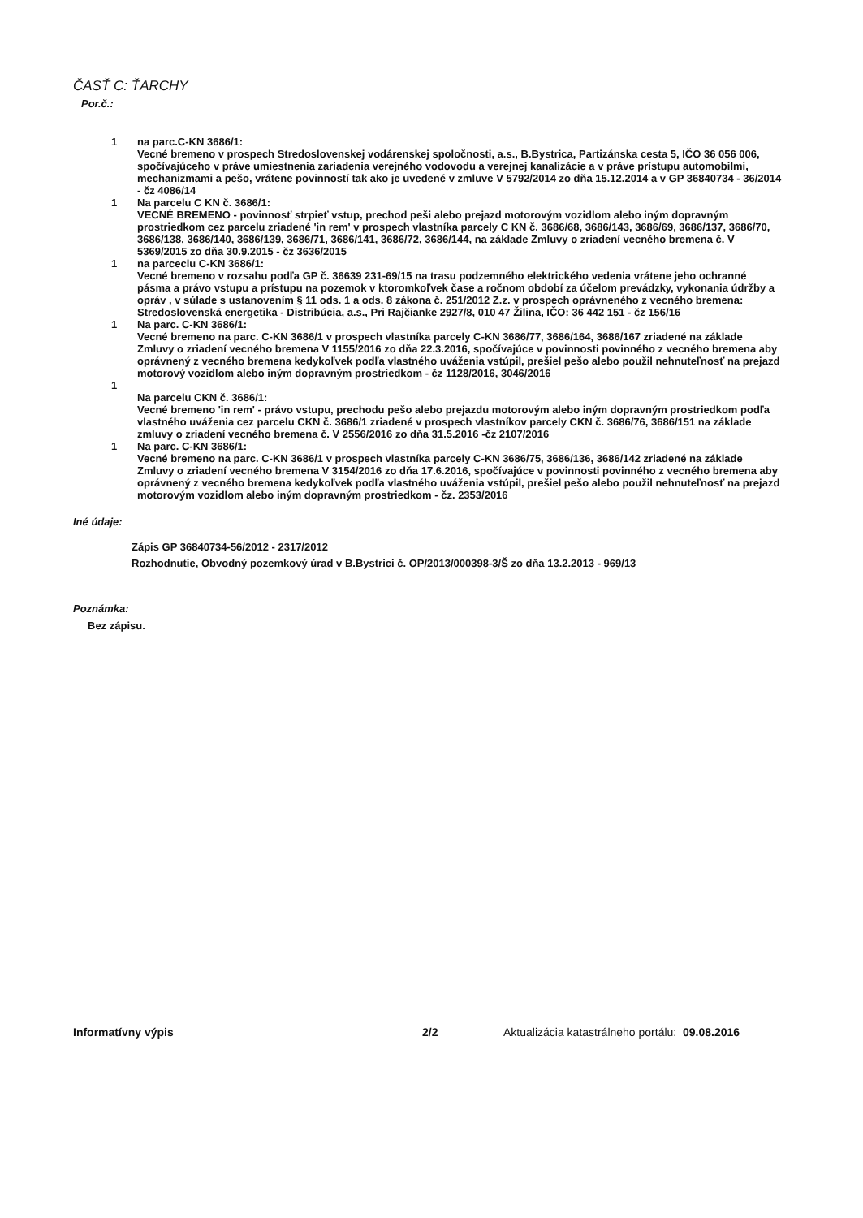ČASŤ C: ŤARCHY
Por.č.:
1 na parc.C-KN 3686/1:
Vecné bremeno v prospech Stredoslovenskej vodárenskej spoločnosti, a.s., B.Bystrica, Partizánska cesta 5, IČO 36 056 006, spočívajúceho v práve umiestnenia zariadenia verejného vodovodu a verejnej kanalizácie a v práve prístupu automobilmi, mechanizmami a pešo, vrátene povinností tak ako je uvedené v zmluve V 5792/2014 zo dňa 15.12.2014 a v GP 36840734 - 36/2014 - čz 4086/14
1 Na parcelu C KN č. 3686/1:
VECNÉ BREMENO - povinnosť strpieť vstup, prechod peši alebo prejazd motorovým vozidlom alebo iným dopravným prostriedkom cez parcelu zriadené 'in rem' v prospech vlastníka parcely C KN č. 3686/68, 3686/143, 3686/69, 3686/137, 3686/70, 3686/138, 3686/140, 3686/139, 3686/71, 3686/141, 3686/72, 3686/144, na základe Zmluvy o zriadení vecného bremena č. V 5369/2015 zo dňa 30.9.2015 - čz 3636/2015
1 na parceclu C-KN 3686/1:
Vecné bremeno v rozsahu podľa GP č. 36639 231-69/15 na trasu podzemného elektrického vedenia vrátene jeho ochranné pásma a právo vstupu a prístupu na pozemok v ktoromkoľvek čase a ročnom období za účelom prevádzky, vykonania údržby a opráv , v súlade s ustanovením § 11 ods. 1 a ods. 8 zákona č. 251/2012 Z.z. v prospech oprávneného z vecného bremena: Stredoslovenská energetika - Distribúcia, a.s., Pri Rajčianke 2927/8, 010 47 Žilina, IČO: 36 442 151 - čz 156/16
1 Na parc. C-KN 3686/1:
Vecné bremeno na parc. C-KN 3686/1 v prospech vlastníka parcely C-KN 3686/77, 3686/164, 3686/167 zriadené na základe Zmluvy o zriadení vecného bremena V 1155/2016 zo dňa 22.3.2016, spočívajúce v povinnosti povinného z vecného bremena aby oprávnený z vecného bremena kedykoľvek podľa vlastného uváženia vstúpil, prešiel pešo alebo použil nehnuteľnosť na prejazd motorový vozidlom alebo iným dopravným prostriedkom - čz 1128/2016, 3046/2016
1
Na parcelu CKN č. 3686/1:
Vecné bremeno 'in rem' - právo vstupu, prechodu pešo alebo prejazdu motorovým alebo iným dopravným prostriedkom podľa vlastného uváženia cez parcelu CKN č. 3686/1 zriadené v prospech vlastníkov parcely CKN č. 3686/76, 3686/151 na základe zmluvy o zriadení vecného bremena č. V 2556/2016 zo dňa 31.5.2016 -čz 2107/2016
1 Na parc. C-KN 3686/1:
Vecné bremeno na parc. C-KN 3686/1 v prospech vlastníka parcely C-KN 3686/75, 3686/136, 3686/142 zriadené na základe Zmluvy o zriadení vecného bremena V 3154/2016 zo dňa 17.6.2016, spočívajúce v povinnosti povinného z vecného bremena aby oprávnený z vecného bremena kedykoľvek podľa vlastného uváženia vstúpil, prešiel pešo alebo použil nehnuteľnosť na prejazd motorovým vozidlom alebo iným dopravným prostriedkom - čz. 2353/2016
Iné údaje:
Zápis GP 36840734-56/2012 - 2317/2012
Rozhodnutie, Obvodný pozemkový úrad v B.Bystrici č. OP/2013/000398-3/Š zo dňa 13.2.2013 - 969/13
Poznámka:
Bez zápisu.
Informatívny výpis 2/2 Aktualizácia katastrálneho portálu: 09.08.2016